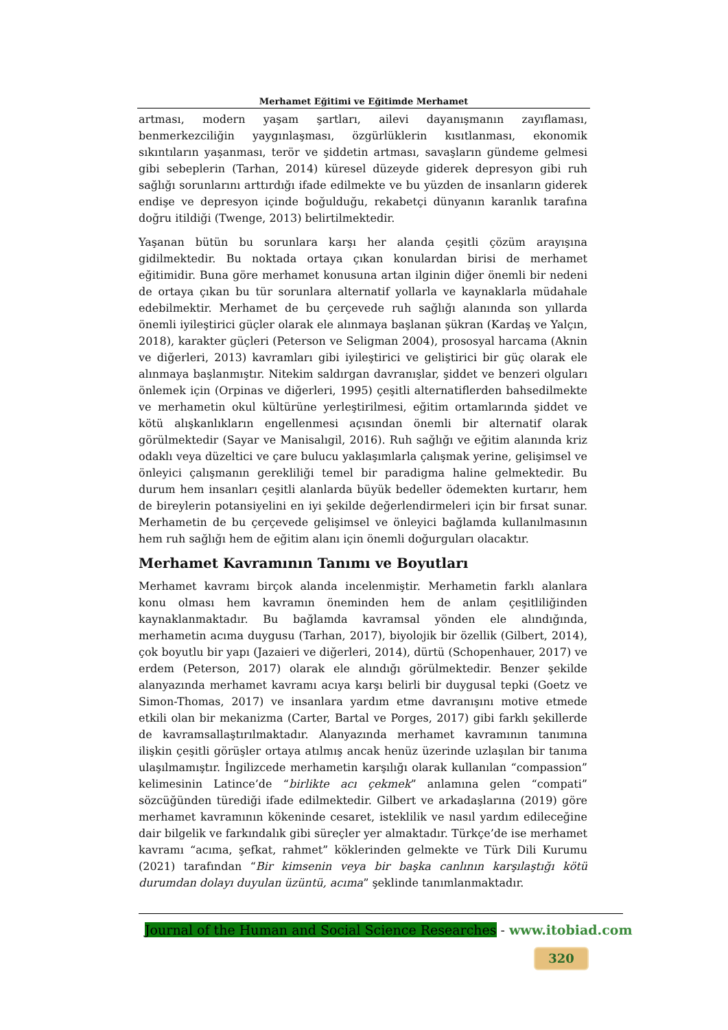Merhamet Eğitimi ve Eğitimde Merhamet
artması, modern yaşam şartları, ailevi dayanışmanın zayıflaması, benmerkezciliğin yaygınlaşması, özgürlüklerin kısıtlanması, ekonomik sıkıntıların yaşanması, terör ve şiddetin artması, savaşların gündeme gelmesi gibi sebeplerin (Tarhan, 2014) küresel düzeyde giderek depresyon gibi ruh sağlığı sorunlarını arttırdığı ifade edilmekte ve bu yüzden de insanların giderek endişe ve depresyon içinde boğulduğu, rekabetçi dünyanın karanlık tarafına doğru itildiği (Twenge, 2013) belirtilmektedir.
Yaşanan bütün bu sorunlara karşı her alanda çeşitli çözüm arayışına gidilmektedir. Bu noktada ortaya çıkan konulardan birisi de merhamet eğitimidir. Buna göre merhamet konusuna artan ilginin diğer önemli bir nedeni de ortaya çıkan bu tür sorunlara alternatif yollarla ve kaynaklarla müdahale edebilmektir. Merhamet de bu çerçevede ruh sağlığı alanında son yıllarda önemli iyileştirici güçler olarak ele alınmaya başlanan şükran (Kardaş ve Yalçın, 2018), karakter güçleri (Peterson ve Seligman 2004), prososyal harcama (Aknin ve diğerleri, 2013) kavramları gibi iyileştirici ve geliştirici bir güç olarak ele alınmaya başlanmıştır. Nitekim saldırgan davranışlar, şiddet ve benzeri olguları önlemek için (Orpinas ve diğerleri, 1995) çeşitli alternatiflerden bahsedilmekte ve merhametin okul kültürüne yerleştirilmesi, eğitim ortamlarında şiddet ve kötü alışkanlıkların engellenmesi açısından önemli bir alternatif olarak görülmektedir (Sayar ve Manisalıgil, 2016). Ruh sağlığı ve eğitim alanında kriz odaklı veya düzeltici ve çare bulucu yaklaşımlarla çalışmak yerine, gelişimsel ve önleyici çalışmanın gerekliliği temel bir paradigma haline gelmektedir. Bu durum hem insanları çeşitli alanlarda büyük bedeller ödemekten kurtarır, hem de bireylerin potansiyelini en iyi şekilde değerlendirmeleri için bir fırsat sunar. Merhametin de bu çerçevede gelişimsel ve önleyici bağlamda kullanılmasının hem ruh sağlığı hem de eğitim alanı için önemli doğurguları olacaktır.
Merhamet Kavramının Tanımı ve Boyutları
Merhamet kavramı birçok alanda incelenmiştir. Merhametin farklı alanlara konu olması hem kavramın öneminden hem de anlam çeşitliliğinden kaynaklanmaktadır. Bu bağlamda kavramsal yönden ele alındığında, merhametin acıma duygusu (Tarhan, 2017), biyolojik bir özellik (Gilbert, 2014), çok boyutlu bir yapı (Jazaieri ve diğerleri, 2014), dürtü (Schopenhauer, 2017) ve erdem (Peterson, 2017) olarak ele alındığı görülmektedir. Benzer şekilde alanyazında merhamet kavramı acıya karşı belirli bir duygusal tepki (Goetz ve Simon-Thomas, 2017) ve insanlara yardım etme davranışını motive etmede etkili olan bir mekanizma (Carter, Bartal ve Porges, 2017) gibi farklı şekillerde de kavramsallaştırılmaktadır. Alanyazında merhamet kavramının tanımına ilişkin çeşitli görüşler ortaya atılmış ancak henüz üzerinde uzlaşılan bir tanıma ulaşılmamıştır. İngilizcede merhametin karşılığı olarak kullanılan “compassion” kelimesinin Latince’de “birlikte acı çekmek” anlamına gelen “compati” sözcüğünden türediği ifade edilmektedir. Gilbert ve arkadaşlarına (2019) göre merhamet kavramının kökeninde cesaret, isteklilik ve nasıl yardım edileceğine dair bilgelik ve farkındalık gibi süreçler yer almaktadır. Türkçe’de ise merhamet kavramı “acıma, şefkat, rahmet” köklerinden gelmekte ve Türk Dili Kurumu (2021) tarafından “Bir kimsenin veya bir başka canlının karşılaştığı kötü durumdan dolayı duyulan üzüntü, acıma” şeklinde tanımlanmaktadır.
Journal of the Human and Social Science Researches - www.itobiad.com
320